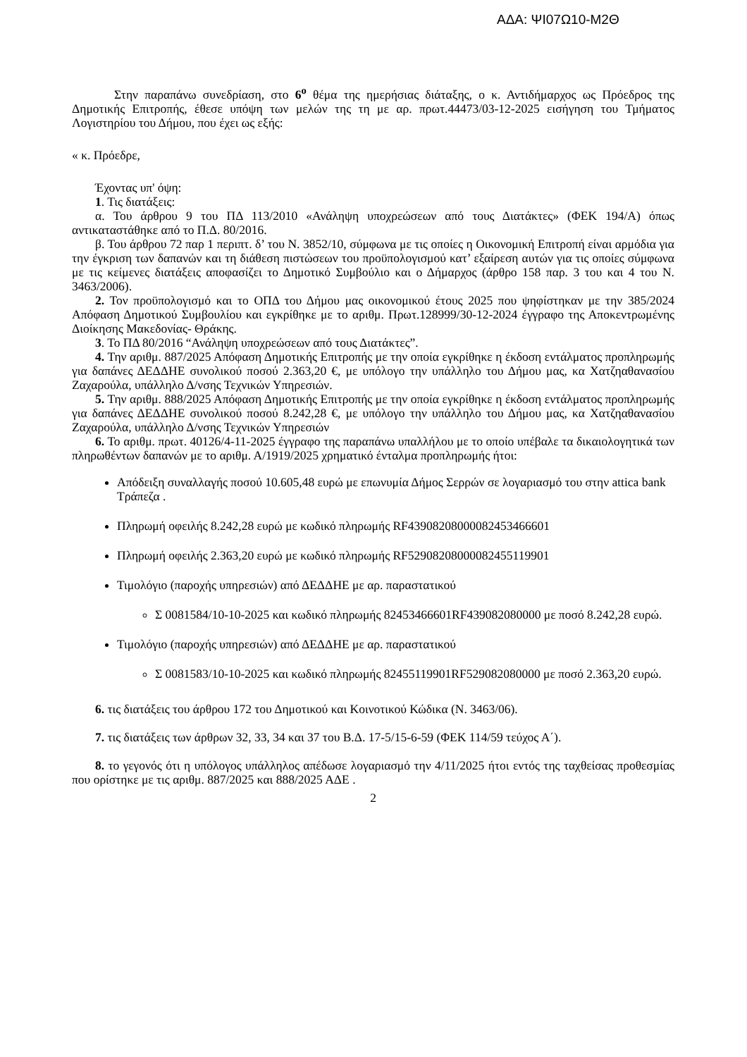ΑΔΑ: ΨΙ07Ω10-Μ2Θ
Στην παραπάνω συνεδρίαση, στο 6<sup>ο</sup> θέμα της ημερήσιας διάταξης, ο κ. Αντιδήμαρχος ως Πρόεδρος της Δημοτικής Επιτροπής, έθεσε υπόψη των μελών της τη με αρ. πρωτ.44473/03-12-2025 εισήγηση του Τμήματος Λογιστηρίου του Δήμου, που έχει ως εξής:
« κ. Πρόεδρε,
Έχοντας υπ' όψη:
1. Τις διατάξεις:
α. Του άρθρου 9 του ΠΔ 113/2010 «Ανάληψη υποχρεώσεων από τους Διατάκτες» (ΦΕΚ 194/Α) όπως αντικαταστάθηκε από το Π.Δ. 80/2016.
β. Του άρθρου 72 παρ 1 περιπτ. δ’ του Ν. 3852/10, σύμφωνα με τις οποίες η Οικονομική Επιτροπή είναι αρμόδια για την έγκριση των δαπανών και τη διάθεση πιστώσεων του προϋπολογισμού κατ’ εξαίρεση αυτών για τις οποίες σύμφωνα με τις κείμενες διατάξεις αποφασίζει το Δημοτικό Συμβούλιο και ο Δήμαρχος (άρθρο 158 παρ. 3 του και 4 του Ν. 3463/2006).
2. Τον προϋπολογισμό και το ΟΠΔ του Δήμου μας οικονομικού έτους 2025 που ψηφίστηκαν με την 385/2024 Απόφαση Δημοτικού Συμβουλίου και εγκρίθηκε με το αριθμ. Πρωτ.128999/30-12-2024 έγγραφο της Αποκεντρωμένης Διοίκησης Μακεδονίας- Θράκης.
3. Το ΠΔ 80/2016 “Ανάληψη υποχρεώσεων από τους Διατάκτες”.
4. Την αριθμ. 887/2025 Απόφαση Δημοτικής Επιτροπής με την οποία εγκρίθηκε η έκδοση εντάλματος προπληρωμής για δαπάνες ΔΕΔΔΗΕ συνολικού ποσού 2.363,20 €, με υπόλογο την υπάλληλο του Δήμου μας, κα Χατζηαθανασίου Ζαχαρούλα, υπάλληλο Δ/νσης Τεχνικών Υπηρεσιών.
5. Την αριθμ. 888/2025 Απόφαση Δημοτικής Επιτροπής με την οποία εγκρίθηκε η έκδοση εντάλματος προπληρωμής για δαπάνες ΔΕΔΔΗΕ συνολικού ποσού 8.242,28 €, με υπόλογο την υπάλληλο του Δήμου μας, κα Χατζηαθανασίου Ζαχαρούλα, υπάλληλο Δ/νσης Τεχνικών Υπηρεσιών
6. Το αριθμ. πρωτ. 40126/4-11-2025 έγγραφο της παραπάνω υπαλλήλου με το οποίο υπέβαλε τα δικαιολογητικά των πληρωθέντων δαπανών με το αριθμ. Α/1919/2025 χρηματικό ένταλμα προπληρωμής ήτοι:
Απόδειξη συναλλαγής ποσού 10.605,48 ευρώ με επωνυμία Δήμος Σερρών σε λογαριασμό του στην attica bank Τράπεζα .
Πληρωμή οφειλής 8.242,28 ευρώ με κωδικό πληρωμής RF43908208000082453466601
Πληρωμή οφειλής 2.363,20 ευρώ με κωδικό πληρωμής RF52908208000082455119901
Τιμολόγιο (παροχής υπηρεσιών) από ΔΕΔΔΗΕ με αρ. παραστατικού
Σ 0081584/10-10-2025 και κωδικό πληρωμής 82453466601RF439082080000 με ποσό 8.242,28 ευρώ.
Τιμολόγιο (παροχής υπηρεσιών) από ΔΕΔΔΗΕ με αρ. παραστατικού
Σ 0081583/10-10-2025 και κωδικό πληρωμής 82455119901RF529082080000 με ποσό 2.363,20 ευρώ.
6. τις διατάξεις του άρθρου 172 του Δημοτικού και Κοινοτικού Κώδικα (Ν. 3463/06).
7. τις διατάξεις των άρθρων 32, 33, 34 και 37 του Β.Δ. 17-5/15-6-59 (ΦΕΚ 114/59 τεύχος Α΄).
8. το γεγονός ότι η υπόλογος υπάλληλος απέδωσε λογαριασμό την 4/11/2025 ήτοι εντός της ταχθείσας προθεσμίας που ορίστηκε με τις αριθμ. 887/2025 και 888/2025 ΑΔΕ .
2